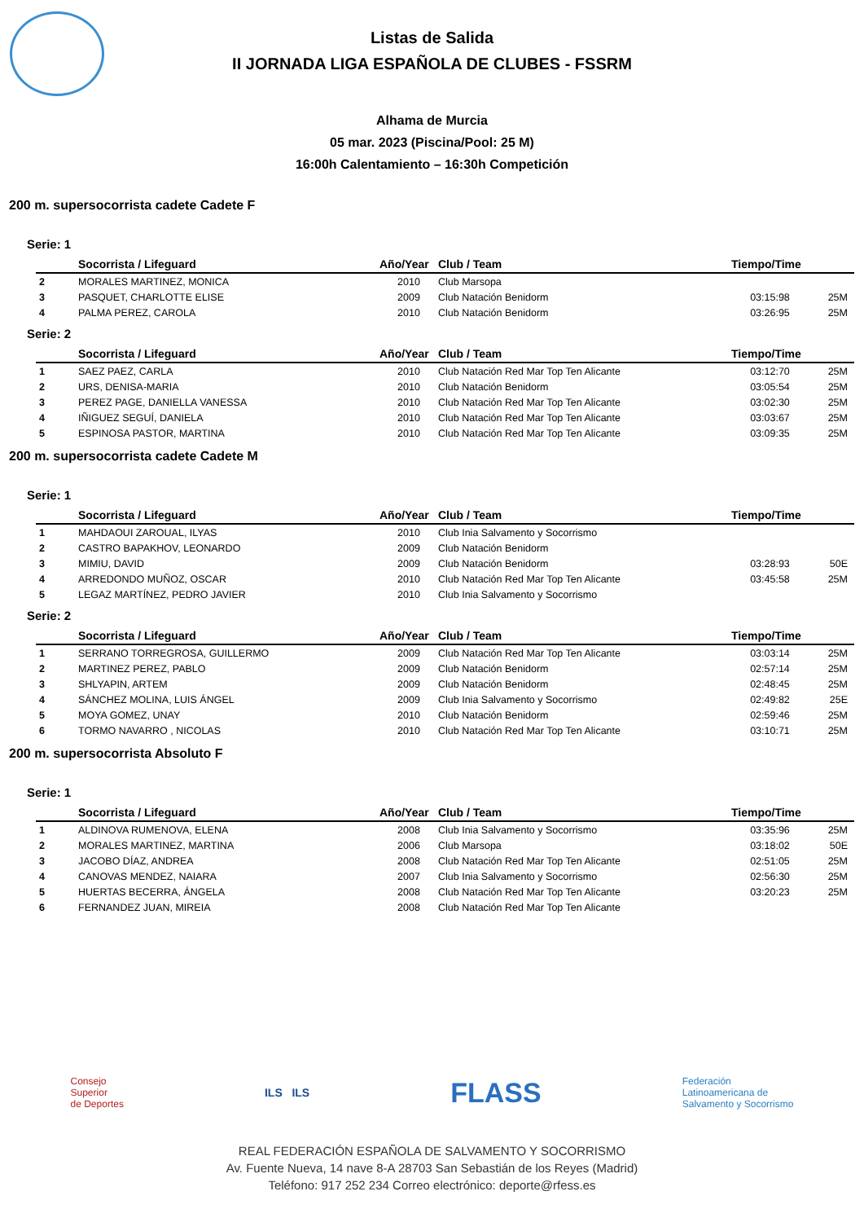Listas de Salida
II JORNADA LIGA ESPAÑOLA DE CLUBES - FSSRM
Alhama de Murcia
05 mar. 2023 (Piscina/Pool: 25 M)
16:00h Calentamiento – 16:30h Competición
200 m. supersocorrista cadete Cadete F
Serie: 1
| | Socorrista / Lifeguard | Año/Year | Club / Team | Tiempo/Time | |
| --- | --- | --- | --- | --- | --- |
| 2 | MORALES MARTINEZ, MONICA | 2010 | Club Marsopa | | |
| 3 | PASQUET, CHARLOTTE ELISE | 2009 | Club Natación Benidorm | 03:15:98 | 25M |
| 4 | PALMA PEREZ, CAROLA | 2010 | Club Natación Benidorm | 03:26:95 | 25M |
Serie: 2
| | Socorrista / Lifeguard | Año/Year | Club / Team | Tiempo/Time | |
| --- | --- | --- | --- | --- | --- |
| 1 | SAEZ PAEZ, CARLA | 2010 | Club Natación Red Mar Top Ten Alicante | 03:12:70 | 25M |
| 2 | URS, DENISA-MARIA | 2010 | Club Natación Benidorm | 03:05:54 | 25M |
| 3 | PEREZ PAGE, DANIELLA VANESSA | 2010 | Club Natación Red Mar Top Ten Alicante | 03:02:30 | 25M |
| 4 | IÑIGUEZ SEGUÍ, DANIELA | 2010 | Club Natación Red Mar Top Ten Alicante | 03:03:67 | 25M |
| 5 | ESPINOSA PASTOR, MARTINA | 2010 | Club Natación Red Mar Top Ten Alicante | 03:09:35 | 25M |
200 m. supersocorrista cadete Cadete M
Serie: 1
| | Socorrista / Lifeguard | Año/Year | Club / Team | Tiempo/Time | |
| --- | --- | --- | --- | --- | --- |
| 1 | MAHDAOUI ZAROUAL, ILYAS | 2010 | Club Inia Salvamento y Socorrismo | | |
| 2 | CASTRO BAPAKHOV, LEONARDO | 2009 | Club Natación Benidorm | | |
| 3 | MIMIU, DAVID | 2009 | Club Natación Benidorm | 03:28:93 | 50E |
| 4 | ARREDONDO MUÑOZ, OSCAR | 2010 | Club Natación Red Mar Top Ten Alicante | 03:45:58 | 25M |
| 5 | LEGAZ MARTÍNEZ, PEDRO JAVIER | 2010 | Club Inia Salvamento y Socorrismo | | |
Serie: 2
| | Socorrista / Lifeguard | Año/Year | Club / Team | Tiempo/Time | |
| --- | --- | --- | --- | --- | --- |
| 1 | SERRANO TORREGROSA, GUILLERMO | 2009 | Club Natación Red Mar Top Ten Alicante | 03:03:14 | 25M |
| 2 | MARTINEZ PEREZ, PABLO | 2009 | Club Natación Benidorm | 02:57:14 | 25M |
| 3 | SHLYAPIN, ARTEM | 2009 | Club Natación Benidorm | 02:48:45 | 25M |
| 4 | SÁNCHEZ MOLINA, LUIS ÁNGEL | 2009 | Club Inia Salvamento y Socorrismo | 02:49:82 | 25E |
| 5 | MOYA GOMEZ, UNAY | 2010 | Club Natación Benidorm | 02:59:46 | 25M |
| 6 | TORMO NAVARRO , NICOLAS | 2010 | Club Natación Red Mar Top Ten Alicante | 03:10:71 | 25M |
200 m. supersocorrista Absoluto F
Serie: 1
| | Socorrista / Lifeguard | Año/Year | Club / Team | Tiempo/Time | |
| --- | --- | --- | --- | --- | --- |
| 1 | ALDINOVA RUMENOVA, ELENA | 2008 | Club Inia Salvamento y Socorrismo | 03:35:96 | 25M |
| 2 | MORALES MARTINEZ, MARTINA | 2006 | Club Marsopa | 03:18:02 | 50E |
| 3 | JACOBO DÍAZ, ANDREA | 2008 | Club Natación Red Mar Top Ten Alicante | 02:51:05 | 25M |
| 4 | CANOVAS MENDEZ, NAIARA | 2007 | Club Inia Salvamento y Socorrismo | 02:56:30 | 25M |
| 5 | HUERTAS BECERRA, ÁNGELA | 2008 | Club Natación Red Mar Top Ten Alicante | 03:20:23 | 25M |
| 6 | FERNANDEZ JUAN, MIREIA | 2008 | Club Natación Red Mar Top Ten Alicante | | |
Consejo
Superior
de Deportes
ILS ILS
FLASS
Federación
Latinoamericana de
Salvamento y Socorrismo
REAL FEDERACIÓN ESPAÑOLA DE SALVAMENTO Y SOCORRISMO
Av. Fuente Nueva, 14 nave 8-A 28703 San Sebastián de los Reyes (Madrid)
Teléfono: 917 252 234 Correo electrónico: deporte@rfess.es